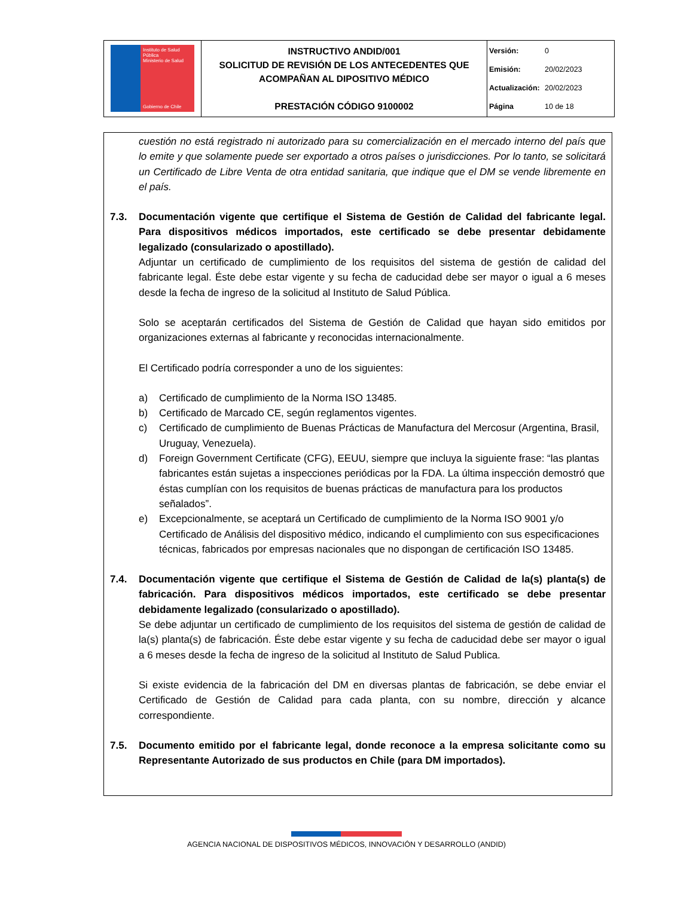| Instituto de Salud Pública Ministerio de Salud Gobierno de Chile | INSTRUCTIVO ANDID/001 SOLICITUD DE REVISIÓN DE LOS ANTECEDENTES QUE ACOMPAÑAN AL DIPOSITIVO MÉDICO PRESTACIÓN CÓDIGO 9100002 | Versión: 0 Emisión: 20/02/2023 Actualización: 20/02/2023 Página 10 de 18 |
cuestión no está registrado ni autorizado para su comercialización en el mercado interno del país que lo emite y que solamente puede ser exportado a otros países o jurisdicciones. Por lo tanto, se solicitará un Certificado de Libre Venta de otra entidad sanitaria, que indique que el DM se vende libremente en el país.
7.3.
Documentación vigente que certifique el Sistema de Gestión de Calidad del fabricante legal. Para dispositivos médicos importados, este certificado se debe presentar debidamente legalizado (consularizado o apostillado).
Adjuntar un certificado de cumplimiento de los requisitos del sistema de gestión de calidad del fabricante legal. Éste debe estar vigente y su fecha de caducidad debe ser mayor o igual a 6 meses desde la fecha de ingreso de la solicitud al Instituto de Salud Pública.
Solo se aceptarán certificados del Sistema de Gestión de Calidad que hayan sido emitidos por organizaciones externas al fabricante y reconocidas internacionalmente.
El Certificado podría corresponder a uno de los siguientes:
a) Certificado de cumplimiento de la Norma ISO 13485.
b) Certificado de Marcado CE, según reglamentos vigentes.
c) Certificado de cumplimiento de Buenas Prácticas de Manufactura del Mercosur (Argentina, Brasil, Uruguay, Venezuela).
d) Foreign Government Certificate (CFG), EEUU, siempre que incluya la siguiente frase: “las plantas fabricantes están sujetas a inspecciones periódicas por la FDA. La última inspección demostró que éstas cumplían con los requisitos de buenas prácticas de manufactura para los productos señalados”.
e) Excepcionalmente, se aceptará un Certificado de cumplimiento de la Norma ISO 9001 y/o Certificado de Análisis del dispositivo médico, indicando el cumplimiento con sus especificaciones técnicas, fabricados por empresas nacionales que no dispongan de certificación ISO 13485.
7.4.
Documentación vigente que certifique el Sistema de Gestión de Calidad de la(s) planta(s) de fabricación. Para dispositivos médicos importados, este certificado se debe presentar debidamente legalizado (consularizado o apostillado).
Se debe adjuntar un certificado de cumplimiento de los requisitos del sistema de gestión de calidad de la(s) planta(s) de fabricación. Éste debe estar vigente y su fecha de caducidad debe ser mayor o igual a 6 meses desde la fecha de ingreso de la solicitud al Instituto de Salud Publica.
Si existe evidencia de la fabricación del DM en diversas plantas de fabricación, se debe enviar el Certificado de Gestión de Calidad para cada planta, con su nombre, dirección y alcance correspondiente.
7.5.
Documento emitido por el fabricante legal, donde reconoce a la empresa solicitante como su Representante Autorizado de sus productos en Chile (para DM importados).
AGENCIA NACIONAL DE DISPOSITIVOS MÉDICOS, INNOVACIÓN Y DESARROLLO (ANDID)